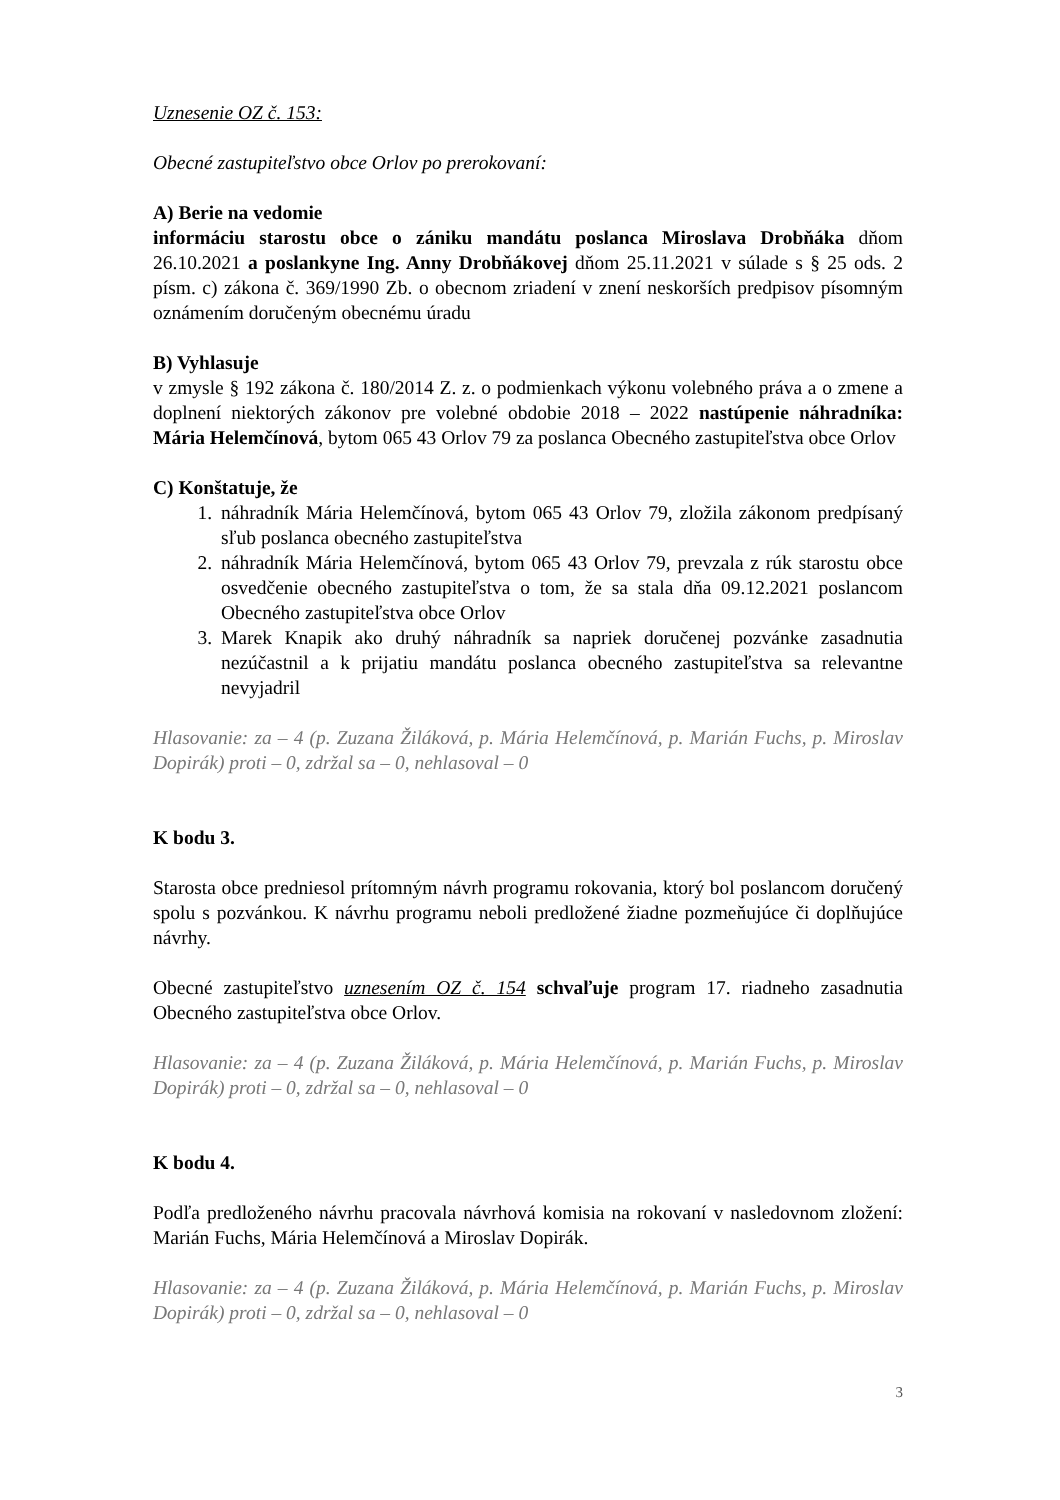Uznesenie OZ č. 153:
Obecné zastupiteľstvo obce Orlov po prerokovaní:
A) Berie na vedomie
informáciu starostu obce o zániku mandátu poslanca Miroslava Drobňáka dňom 26.10.2021 a poslankyne Ing. Anny Drobňákovej dňom 25.11.2021 v súlade s § 25 ods. 2 písm. c) zákona č. 369/1990 Zb. o obecnom zriadení v znení neskorších predpisov písomným oznámením doručeným obecnému úradu
B) Vyhlasuje
v zmysle § 192 zákona č. 180/2014 Z. z. o podmienkach výkonu volebného práva a o zmene a doplnení niektorých zákonov pre volebné obdobie 2018 – 2022 nastúpenie náhradníka: Mária Helemčínová, bytom 065 43 Orlov 79 za poslanca Obecného zastupiteľstva obce Orlov
C) Konštatuje, že
1. náhradník Mária Helemčínová, bytom 065 43 Orlov 79, zložila zákonom predpísaný sľub poslanca obecného zastupiteľstva
2. náhradník Mária Helemčínová, bytom 065 43 Orlov 79, prevzala z rúk starostu obce osvedčenie obecného zastupiteľstva o tom, že sa stala dňa 09.12.2021 poslancom Obecného zastupiteľstva obce Orlov
3. Marek Knapik ako druhý náhradník sa napriek doručenej pozvánke zasadnutia nezúčastnil a k prijatiu mandátu poslanca obecného zastupiteľstva sa relevantne nevyjadril
Hlasovanie: za – 4 (p. Zuzana Žiláková, p. Mária Helemčínová, p. Marián Fuchs, p. Miroslav Dopirák) proti – 0, zdržal sa – 0, nehlasoval – 0
K bodu 3.
Starosta obce predniesol prítomným návrh programu rokovania, ktorý bol poslancom doručený spolu s pozvánkou. K návrhu programu neboli predložené žiadne pozmeňujúce či doplňujúce návrhy.
Obecné zastupiteľstvo uznesením OZ č. 154 schvaľuje program 17. riadneho zasadnutia Obecného zastupiteľstva obce Orlov.
Hlasovanie: za – 4 (p. Zuzana Žiláková, p. Mária Helemčínová, p. Marián Fuchs, p. Miroslav Dopirák) proti – 0, zdržal sa – 0, nehlasoval – 0
K bodu 4.
Podľa predloženého návrhu pracovala návrhová komisia na rokovaní v nasledovnom zložení: Marián Fuchs, Mária Helemčínová a Miroslav Dopirák.
Hlasovanie: za – 4 (p. Zuzana Žiláková, p. Mária Helemčínová, p. Marián Fuchs, p. Miroslav Dopirák) proti – 0, zdržal sa – 0, nehlasoval – 0
3